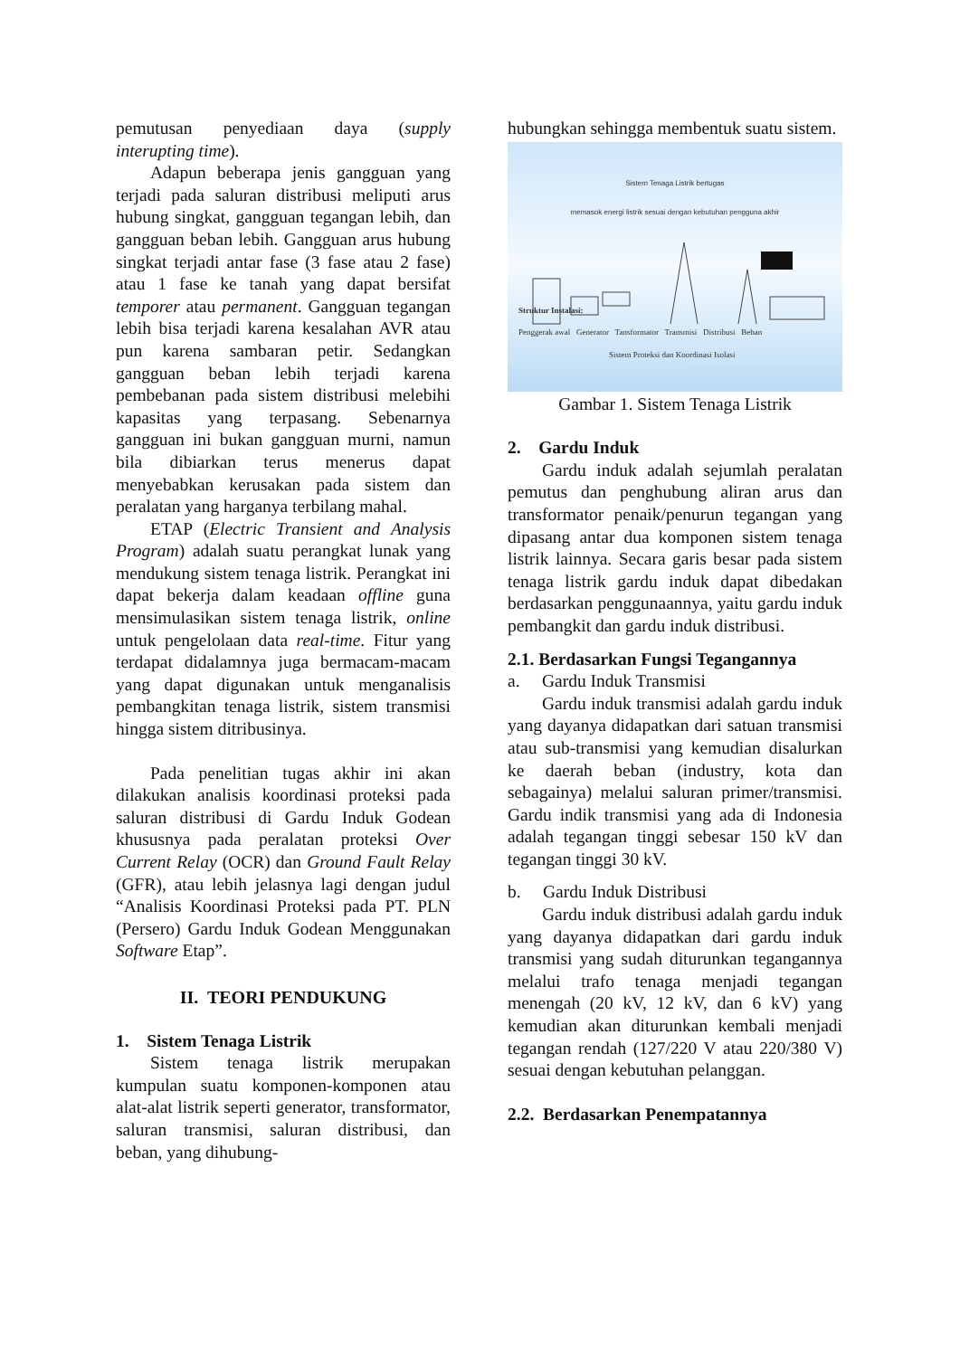pemutusan penyediaan daya (supply interupting time).
Adapun beberapa jenis gangguan yang terjadi pada saluran distribusi meliputi arus hubung singkat, gangguan tegangan lebih, dan gangguan beban lebih. Gangguan arus hubung singkat terjadi antar fase (3 fase atau 2 fase) atau 1 fase ke tanah yang dapat bersifat temporer atau permanent. Gangguan tegangan lebih bisa terjadi karena kesalahan AVR atau pun karena sambaran petir. Sedangkan gangguan beban lebih terjadi karena pembebanan pada sistem distribusi melebihi kapasitas yang terpasang. Sebenarnya gangguan ini bukan gangguan murni, namun bila dibiarkan terus menerus dapat menyebabkan kerusakan pada sistem dan peralatan yang harganya terbilang mahal.
ETAP (Electric Transient and Analysis Program) adalah suatu perangkat lunak yang mendukung sistem tenaga listrik. Perangkat ini dapat bekerja dalam keadaan offline guna mensimulasikan sistem tenaga listrik, online untuk pengelolaan data real-time. Fitur yang terdapat didalamnya juga bermacam-macam yang dapat digunakan untuk menganalisis pembangkitan tenaga listrik, sistem transmisi hingga sistem ditribusinya.
Pada penelitian tugas akhir ini akan dilakukan analisis koordinasi proteksi pada saluran distribusi di Gardu Induk Godean khususnya pada peralatan proteksi Over Current Relay (OCR) dan Ground Fault Relay (GFR), atau lebih jelasnya lagi dengan judul “Analisis Koordinasi Proteksi pada PT. PLN (Persero) Gardu Induk Godean Menggunakan Software Etap”.
II. TEORI PENDUKUNG
1. Sistem Tenaga Listrik
Sistem tenaga listrik merupakan kumpulan suatu komponen-komponen atau alat-alat listrik seperti generator, transformator, saluran transmisi, saluran distribusi, dan beban, yang dihubung-
hubungkan sehingga membentuk suatu sistem.
Sistem Tenaga Listrik bertugas
memasok energi listrik sesuai dengan kebutuhan pengguna akhir
Struktur Instalasi:
Penggerak awal Generator Tansformator Transmisi Distribusi Beban
Sistem Proteksi dan Koordinasi Isolasi
Gambar 1. Sistem Tenaga Listrik
2. Gardu Induk
Gardu induk adalah sejumlah peralatan pemutus dan penghubung aliran arus dan transformator penaik/penurun tegangan yang dipasang antar dua komponen sistem tenaga listrik lainnya. Secara garis besar pada sistem tenaga listrik gardu induk dapat dibedakan berdasarkan penggunaannya, yaitu gardu induk pembangkit dan gardu induk distribusi.
2.1. Berdasarkan Fungsi Tegangannya
a. Gardu Induk Transmisi
Gardu induk transmisi adalah gardu induk yang dayanya didapatkan dari satuan transmisi atau sub-transmisi yang kemudian disalurkan ke daerah beban (industry, kota dan sebagainya) melalui saluran primer/transmisi. Gardu indik transmisi yang ada di Indonesia adalah tegangan tinggi sebesar 150 kV dan tegangan tinggi 30 kV.
b. Gardu Induk Distribusi
Gardu induk distribusi adalah gardu induk yang dayanya didapatkan dari gardu induk transmisi yang sudah diturunkan tegangannya melalui trafo tenaga menjadi tegangan menengah (20 kV, 12 kV, dan 6 kV) yang kemudian akan diturunkan kembali menjadi tegangan rendah (127/220 V atau 220/380 V) sesuai dengan kebutuhan pelanggan.
2.2. Berdasarkan Penempatannya